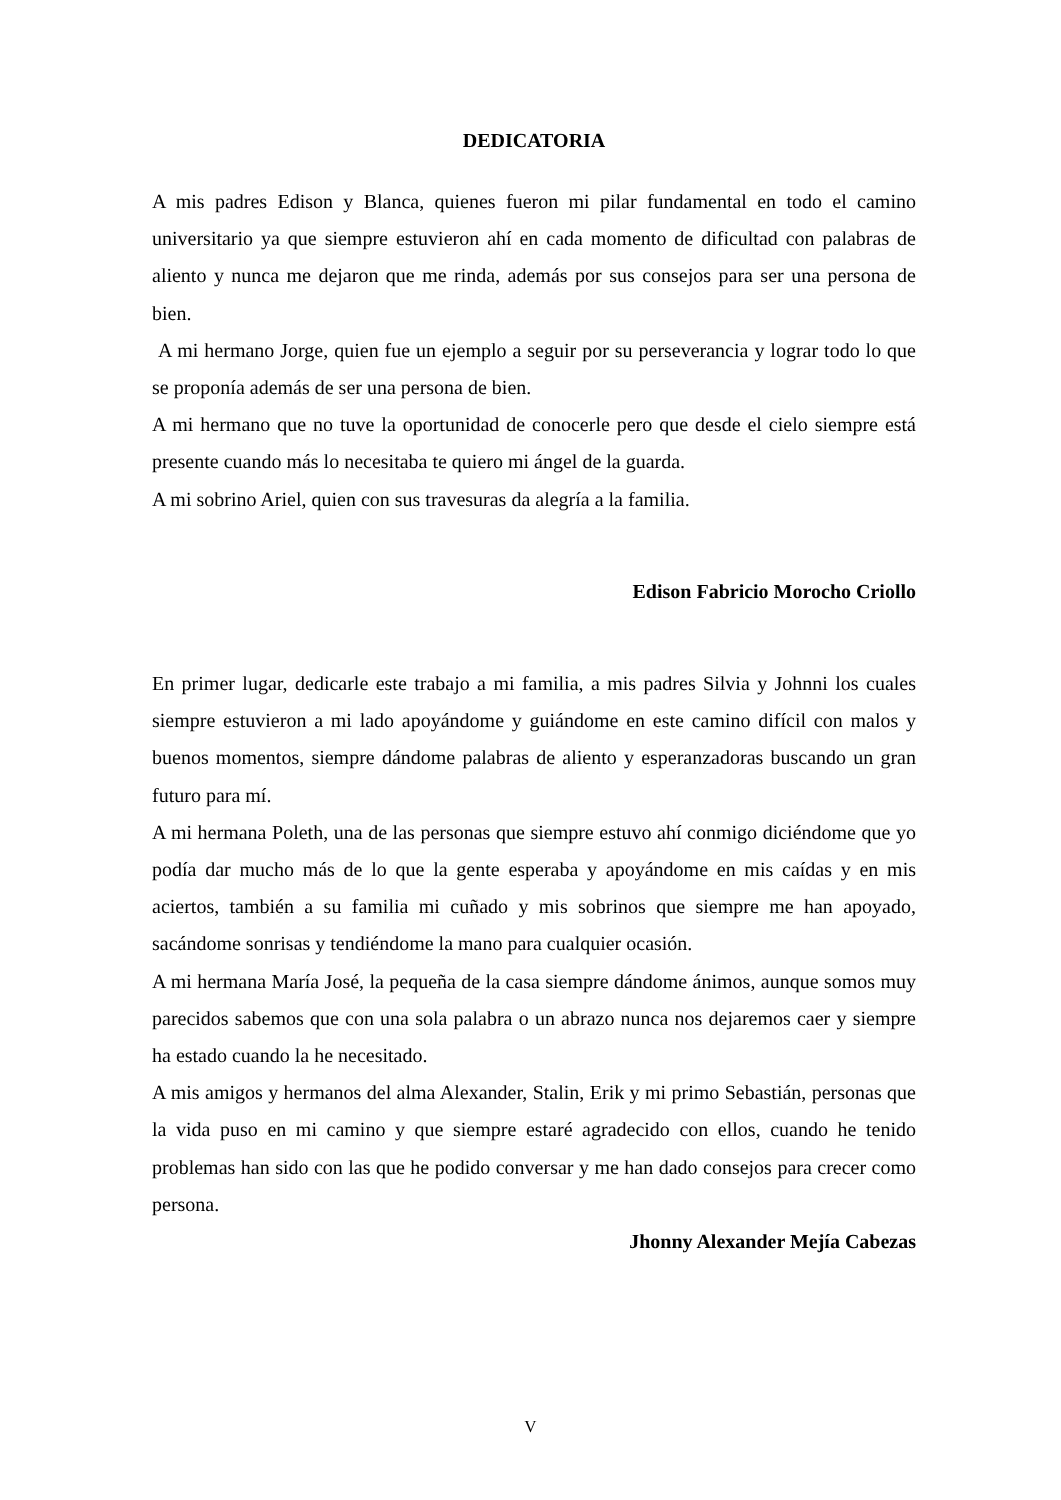DEDICATORIA
A mis padres Edison y Blanca, quienes fueron mi pilar fundamental en todo el camino universitario ya que siempre estuvieron ahí en cada momento de dificultad con palabras de aliento y nunca me dejaron que me rinda, además por sus consejos para ser una persona de bien.
A mi hermano Jorge, quien fue un ejemplo a seguir por su perseverancia y lograr todo lo que se proponía además de ser una persona de bien.
A mi hermano que no tuve la oportunidad de conocerle pero que desde el cielo siempre está presente cuando más lo necesitaba te quiero mi ángel de la guarda.
A mi sobrino Ariel, quien con sus travesuras da alegría a la familia.
Edison Fabricio Morocho Criollo
En primer lugar, dedicarle este trabajo a mi familia, a mis padres Silvia y Johnni los cuales siempre estuvieron a mi lado apoyándome y guiándome en este camino difícil con malos y buenos momentos, siempre dándome palabras de aliento y esperanzadoras buscando un gran futuro para mí.
A mi hermana Poleth, una de las personas que siempre estuvo ahí conmigo diciéndome que yo podía dar mucho más de lo que la gente esperaba y apoyándome en mis caídas y en mis aciertos, también a su familia mi cuñado y mis sobrinos que siempre me han apoyado, sacándome sonrisas y tendiéndome la mano para cualquier ocasión.
A mi hermana María José, la pequeña de la casa siempre dándome ánimos, aunque somos muy parecidos sabemos que con una sola palabra o un abrazo nunca nos dejaremos caer y siempre ha estado cuando la he necesitado.
A mis amigos y hermanos del alma Alexander, Stalin, Erik y mi primo Sebastián, personas que la vida puso en mi camino y que siempre estaré agradecido con ellos, cuando he tenido problemas han sido con las que he podido conversar y me han dado consejos para crecer como persona.
Jhonny Alexander Mejía Cabezas
V